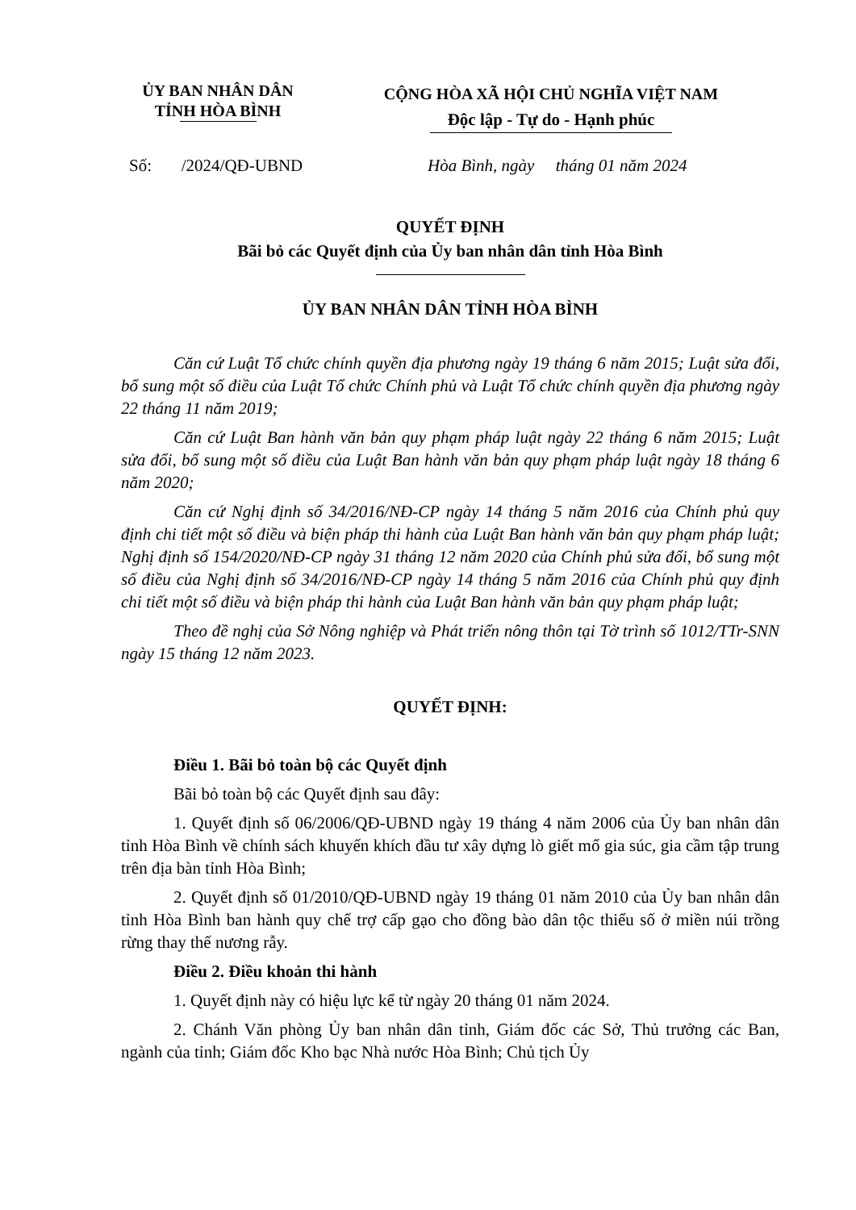ỦY BAN NHÂN DÂN
TỈNH HÒA BÌNH
CỘNG HÒA XÃ HỘI CHỦ NGHĨA VIỆT NAM
Độc lập - Tự do - Hạnh phúc
Số: /2024/QĐ-UBND Hòa Bình, ngày tháng 01 năm 2024
QUYẾT ĐỊNH
Bãi bỏ các Quyết định của Ủy ban nhân dân tỉnh Hòa Bình
ỦY BAN NHÂN DÂN TỈNH HÒA BÌNH
Căn cứ Luật Tổ chức chính quyền địa phương ngày 19 tháng 6 năm 2015; Luật sửa đổi, bổ sung một số điều của Luật Tổ chức Chính phủ và Luật Tổ chức chính quyền địa phương ngày 22 tháng 11 năm 2019;
Căn cứ Luật Ban hành văn bản quy phạm pháp luật ngày 22 tháng 6 năm 2015; Luật sửa đổi, bổ sung một số điều của Luật Ban hành văn bản quy phạm pháp luật ngày 18 tháng 6 năm 2020;
Căn cứ Nghị định số 34/2016/NĐ-CP ngày 14 tháng 5 năm 2016 của Chính phủ quy định chi tiết một số điều và biện pháp thi hành của Luật Ban hành văn bản quy phạm pháp luật; Nghị định số 154/2020/NĐ-CP ngày 31 tháng 12 năm 2020 của Chính phủ sửa đổi, bổ sung một số điều của Nghị định số 34/2016/NĐ-CP ngày 14 tháng 5 năm 2016 của Chính phủ quy định chi tiết một số điều và biện pháp thi hành của Luật Ban hành văn bản quy phạm pháp luật;
Theo đề nghị của Sở Nông nghiệp và Phát triển nông thôn tại Tờ trình số 1012/TTr-SNN ngày 15 tháng 12 năm 2023.
QUYẾT ĐỊNH:
Điều 1. Bãi bỏ toàn bộ các Quyết định
Bãi bỏ toàn bộ các Quyết định sau đây:
1. Quyết định số 06/2006/QĐ-UBND ngày 19 tháng 4 năm 2006 của Ủy ban nhân dân tỉnh Hòa Bình về chính sách khuyến khích đầu tư xây dựng lò giết mổ gia súc, gia cầm tập trung trên địa bàn tỉnh Hòa Bình;
2. Quyết định số 01/2010/QĐ-UBND ngày 19 tháng 01 năm 2010 của Ủy ban nhân dân tỉnh Hòa Bình ban hành quy chế trợ cấp gạo cho đồng bào dân tộc thiểu số ở miền núi trồng rừng thay thế nương rẫy.
Điều 2. Điều khoản thi hành
1. Quyết định này có hiệu lực kể từ ngày 20 tháng 01 năm 2024.
2. Chánh Văn phòng Ủy ban nhân dân tỉnh, Giám đốc các Sở, Thủ trưởng các Ban, ngành của tỉnh; Giám đốc Kho bạc Nhà nước Hòa Bình; Chủ tịch Ủy